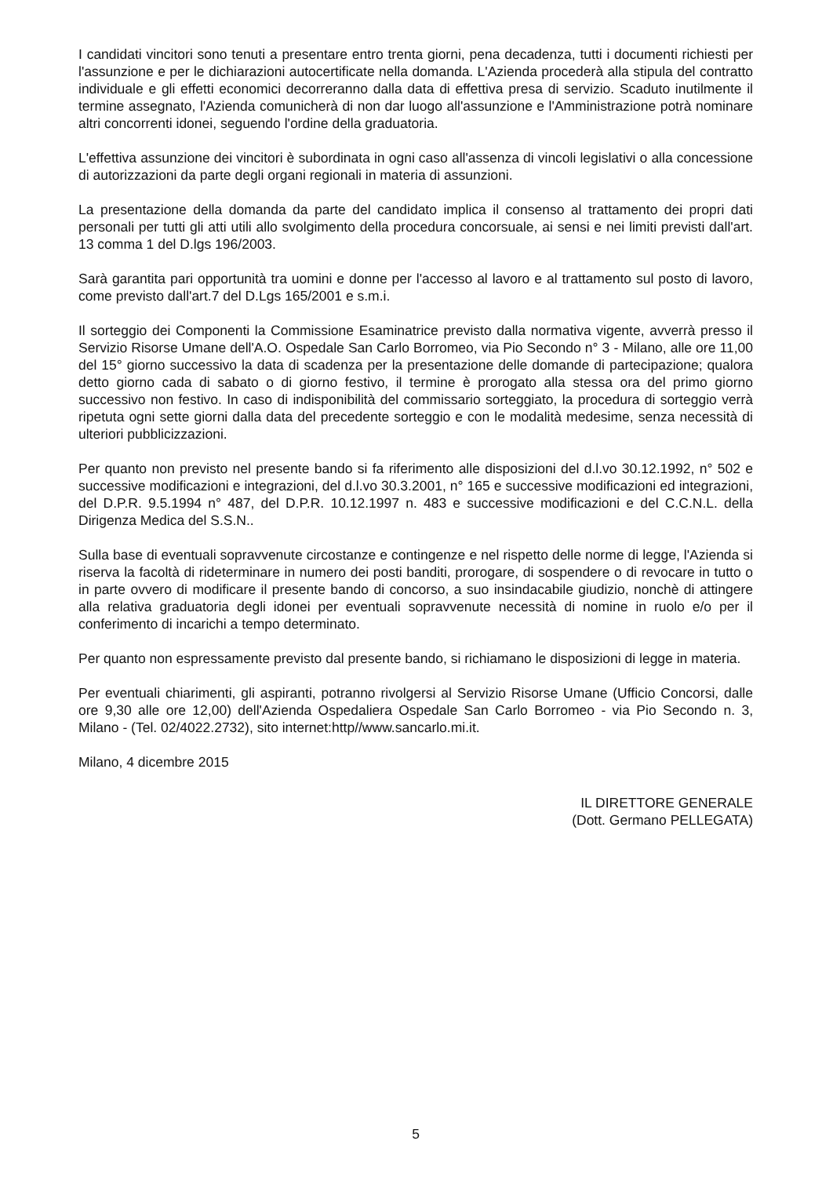I candidati vincitori sono tenuti a presentare entro trenta giorni, pena decadenza, tutti i documenti richiesti per l'assunzione e per le dichiarazioni autocertificate nella domanda. L'Azienda procederà alla stipula del contratto individuale e gli effetti economici decorreranno dalla data di effettiva presa di servizio. Scaduto inutilmente il termine assegnato, l'Azienda comunicherà di non dar luogo all'assunzione e l'Amministrazione potrà nominare altri concorrenti idonei, seguendo l'ordine della graduatoria.
L'effettiva assunzione dei vincitori è subordinata in ogni caso all'assenza di vincoli legislativi o alla concessione di autorizzazioni da parte degli organi regionali in materia di assunzioni.
La presentazione della domanda da parte del candidato implica il consenso al trattamento dei propri dati personali per tutti gli atti utili allo svolgimento della procedura concorsuale, ai sensi e nei limiti previsti dall'art. 13 comma 1 del D.lgs 196/2003.
Sarà garantita pari opportunità tra uomini e donne per l'accesso al lavoro e al trattamento sul posto di lavoro, come previsto dall'art.7 del D.Lgs 165/2001 e s.m.i.
Il sorteggio dei Componenti la Commissione Esaminatrice previsto dalla normativa vigente, avverrà presso il Servizio Risorse Umane dell'A.O. Ospedale San Carlo Borromeo, via Pio Secondo n° 3 - Milano, alle ore 11,00 del 15° giorno successivo la data di scadenza per la presentazione delle domande di partecipazione; qualora detto giorno cada di sabato o di giorno festivo, il termine è prorogato alla stessa ora del primo giorno successivo non festivo. In caso di indisponibilità del commissario sorteggiato, la procedura di sorteggio verrà ripetuta ogni sette giorni dalla data del precedente sorteggio e con le modalità medesime, senza necessità di ulteriori pubblicizzazioni.
Per quanto non previsto nel presente bando si fa riferimento alle disposizioni del d.l.vo 30.12.1992, n° 502 e successive modificazioni e integrazioni, del d.l.vo 30.3.2001, n° 165 e successive modificazioni ed integrazioni, del D.P.R. 9.5.1994 n° 487, del D.P.R. 10.12.1997 n. 483 e successive modificazioni e del C.C.N.L. della Dirigenza Medica del S.S.N..
Sulla base di eventuali sopravvenute circostanze e contingenze e nel rispetto delle norme di legge, l'Azienda si riserva la facoltà di rideterminare in numero dei posti banditi, prorogare, di sospendere o di revocare in tutto o in parte ovvero di modificare il presente bando di concorso, a suo insindacabile giudizio, nonchè di attingere alla relativa graduatoria degli idonei per eventuali sopravvenute necessità di nomine in ruolo e/o per il conferimento di incarichi a tempo determinato.
Per quanto non espressamente previsto dal presente bando, si richiamano le disposizioni di legge in materia.
Per eventuali chiarimenti, gli aspiranti, potranno rivolgersi al Servizio Risorse Umane (Ufficio Concorsi, dalle ore 9,30 alle ore 12,00) dell'Azienda Ospedaliera Ospedale San Carlo Borromeo - via Pio Secondo n. 3, Milano - (Tel. 02/4022.2732), sito internet:http//www.sancarlo.mi.it.
Milano, 4 dicembre 2015
IL DIRETTORE GENERALE
(Dott. Germano PELLEGATA)
5